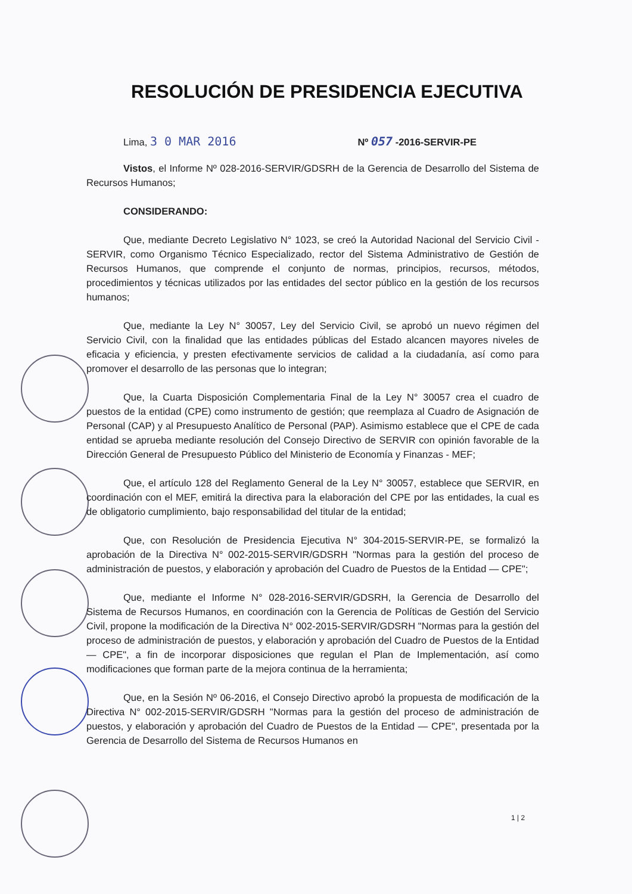RESOLUCIÓN DE PRESIDENCIA EJECUTIVA
Lima, 3 0 MAR 2016 Nº 057 -2016-SERVIR-PE
Vistos, el Informe Nº 028-2016-SERVIR/GDSRH de la Gerencia de Desarrollo del Sistema de Recursos Humanos;
CONSIDERANDO:
Que, mediante Decreto Legislativo N° 1023, se creó la Autoridad Nacional del Servicio Civil - SERVIR, como Organismo Técnico Especializado, rector del Sistema Administrativo de Gestión de Recursos Humanos, que comprende el conjunto de normas, principios, recursos, métodos, procedimientos y técnicas utilizados por las entidades del sector público en la gestión de los recursos humanos;
Que, mediante la Ley N° 30057, Ley del Servicio Civil, se aprobó un nuevo régimen del Servicio Civil, con la finalidad que las entidades públicas del Estado alcancen mayores niveles de eficacia y eficiencia, y presten efectivamente servicios de calidad a la ciudadanía, así como para promover el desarrollo de las personas que lo integran;
Que, la Cuarta Disposición Complementaria Final de la Ley N° 30057 crea el cuadro de puestos de la entidad (CPE) como instrumento de gestión; que reemplaza al Cuadro de Asignación de Personal (CAP) y al Presupuesto Analítico de Personal (PAP). Asimismo establece que el CPE de cada entidad se aprueba mediante resolución del Consejo Directivo de SERVIR con opinión favorable de la Dirección General de Presupuesto Público del Ministerio de Economía y Finanzas - MEF;
Que, el artículo 128 del Reglamento General de la Ley N° 30057, establece que SERVIR, en coordinación con el MEF, emitirá la directiva para la elaboración del CPE por las entidades, la cual es de obligatorio cumplimiento, bajo responsabilidad del titular de la entidad;
Que, con Resolución de Presidencia Ejecutiva N° 304-2015-SERVIR-PE, se formalizó la aprobación de la Directiva N° 002-2015-SERVIR/GDSRH "Normas para la gestión del proceso de administración de puestos, y elaboración y aprobación del Cuadro de Puestos de la Entidad — CPE";
Que, mediante el Informe N° 028-2016-SERVIR/GDSRH, la Gerencia de Desarrollo del Sistema de Recursos Humanos, en coordinación con la Gerencia de Políticas de Gestión del Servicio Civil, propone la modificación de la Directiva N° 002-2015-SERVIR/GDSRH "Normas para la gestión del proceso de administración de puestos, y elaboración y aprobación del Cuadro de Puestos de la Entidad — CPE", a fin de incorporar disposiciones que regulan el Plan de Implementación, así como modificaciones que forman parte de la mejora continua de la herramienta;
Que, en la Sesión Nº 06-2016, el Consejo Directivo aprobó la propuesta de modificación de la Directiva N° 002-2015-SERVIR/GDSRH "Normas para la gestión del proceso de administración de puestos, y elaboración y aprobación del Cuadro de Puestos de la Entidad — CPE", presentada por la Gerencia de Desarrollo del Sistema de Recursos Humanos en
1 | 2